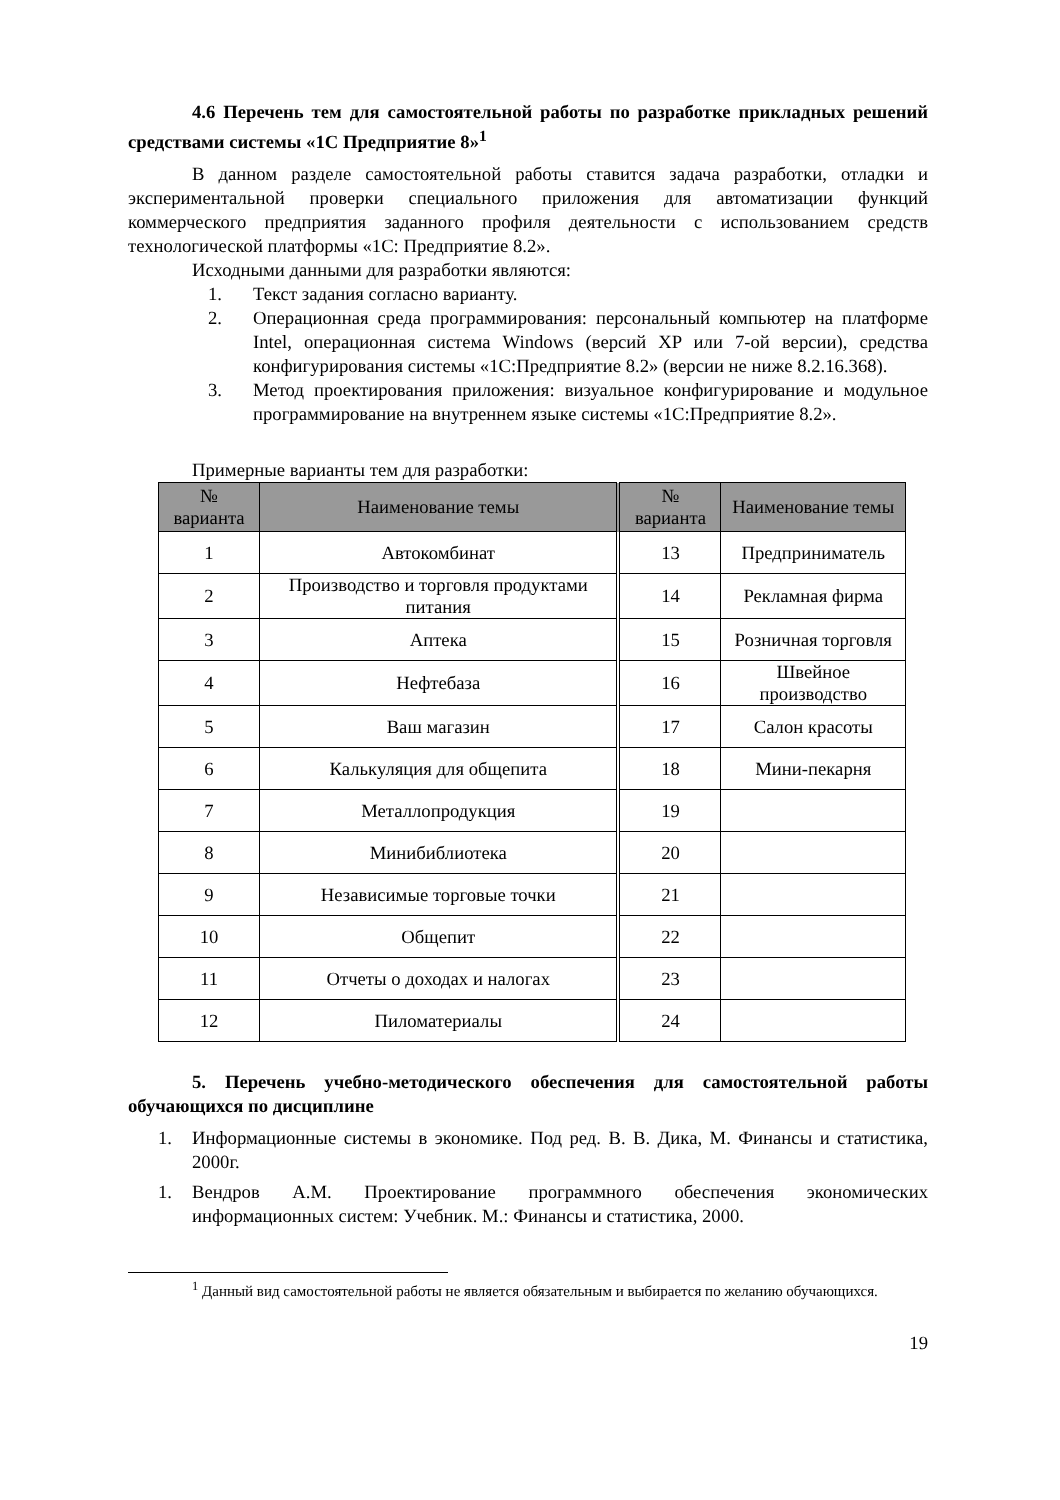4.6 Перечень тем для самостоятельной работы по разработке прикладных решений средствами системы «1С Предприятие 8»<sup>1</sup>
В данном разделе самостоятельной работы ставится задача разработки, отладки и экспериментальной проверки специального приложения для автоматизации функций коммерческого предприятия заданного профиля деятельности с использованием средств технологической платформы «1С: Предприятие 8.2».
Исходными данными для разработки являются:
1. Текст задания согласно варианту.
2. Операционная среда программирования: персональный компьютер на платформе Intel, операционная система Windows (версий XP или 7-ой версии), средства конфигурирования системы «1С:Предприятие 8.2» (версии не ниже 8.2.16.368).
3. Метод проектирования приложения: визуальное конфигурирование и модульное программирование на внутреннем языке системы «1С:Предприятие 8.2».
Примерные варианты тем для разработки:
| № варианта | Наименование темы | № варианта | Наименование темы |
| --- | --- | --- | --- |
| 1 | Автокомбинат | 13 | Предприниматель |
| 2 | Производство и торговля продуктами питания | 14 | Рекламная фирма |
| 3 | Аптека | 15 | Розничная торговля |
| 4 | Нефтебаза | 16 | Швейное производство |
| 5 | Ваш магазин | 17 | Салон красоты |
| 6 | Калькуляция для общепита | 18 | Мини-пекарня |
| 7 | Металлопродукция | 19 | |
| 8 | Минибиблиотека | 20 | |
| 9 | Независимые торговые точки | 21 | |
| 10 | Общепит | 22 | |
| 11 | Отчеты о доходах и налогах | 23 | |
| 12 | Пиломатериалы | 24 | |
5. Перечень учебно-методического обеспечения для самостоятельной работы обучающихся по дисциплине
1. Информационные системы в экономике. Под ред. В. В. Дика, М. Финансы и статистика, 2000г.
1. Вендров А.М. Проектирование программного обеспечения экономических информационных систем: Учебник. М.: Финансы и статистика, 2000.
<sup>1</sup> Данный вид самостоятельной работы не является обязательным и выбирается по желанию обучающихся.
19